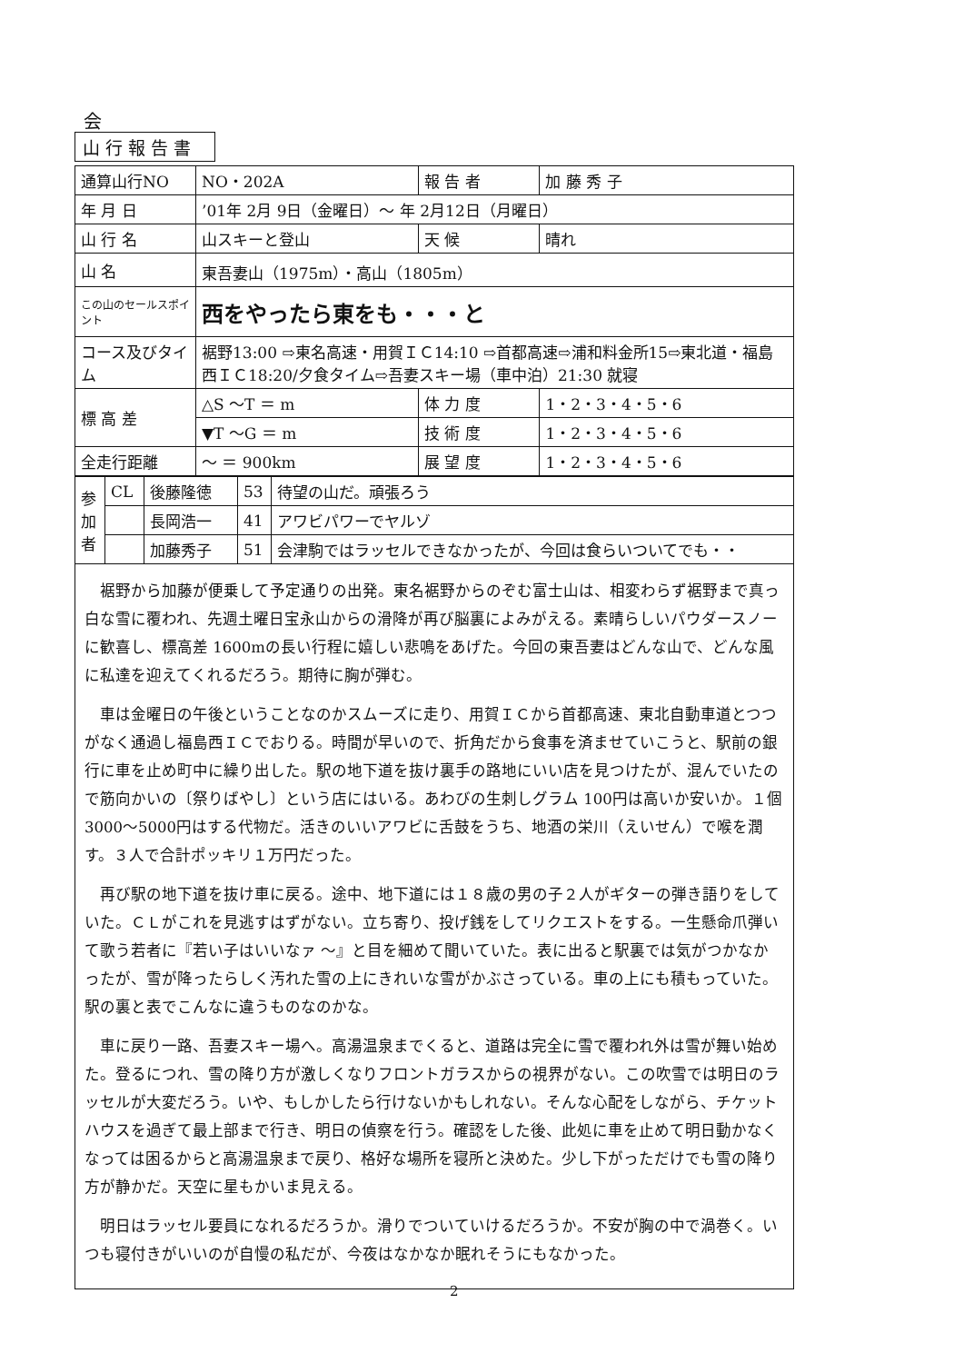会
山行報告書
| 通算山行NO | NO・202A | 報 告 者 | 加 藤 秀 子 |
| 年 月 日 | ’01年 2月 9日（金曜日）～ 年 2月12日（月曜日） | | |
| 山 行 名 | 山スキーと登山 | 天 候 | 晴れ |
| 山 名 | 東吾妻山（1975m）・高山（1805m） | | |
| この山のセールスポイント | 西をやったら東をも・・・と | | |
| コース及びタイム | 裾野13:00 ⇨東名高速・用賀ＩＣ14:10 ⇨首都高速⇨浦和料金所15⇨東北道・福島西ＩＣ18:20/夕食タイム⇨吾妻スキー場（車中泊）21:30 就寝 | | |
| 標 高 差 | △S ～T ＝ m | 体 力 度 | 1・2・3・4・5・6 |
| | ▼T ～G ＝ m | 技 術 度 | 1・2・3・4・5・6 |
| 全走行距離 | ～ ＝ 900km | 展 望 度 | 1・2・3・4・5・6 |
| 参 加 者 | CL | 後藤隆徳 | 53 | 待望の山だ。頑張ろう |
| | | 長岡浩一 | 41 | アワビパワーでヤルゾ |
| | | 加藤秀子 | 51 | 会津駒ではラッセルできなかったが、今回は食らいついてでも・・ |
裾野から加藤が便乗して予定通りの出発。東名裾野からのぞむ富士山は、相変わらず裾野まで真っ白な雪に覆われ、先週土曜日宝永山からの滑降が再び脳裏によみがえる。素晴らしいパウダースノーに歓喜し、標高差 1600mの長い行程に嬉しい悲鳴をあげた。今回の東吾妻はどんな山で、どんな風に私達を迎えてくれるだろう。期待に胸が弾む。
車は金曜日の午後ということなのかスムーズに走り、用賀ＩＣから首都高速、東北自動車道とつつがなく通過し福島西ＩＣでおりる。時間が早いので、折角だから食事を済ませていこうと、駅前の銀行に車を止め町中に繰り出した。駅の地下道を抜け裏手の路地にいい店を見つけたが、混んでいたので筋向かいの〔祭りばやし〕という店にはいる。あわびの生刺しグラム 100円は高いか安いか。１個3000～5000円はする代物だ。活きのいいアワビに舌鼓をうち、地酒の栄川（えいせん）で喉を潤す。３人で合計ポッキリ１万円だった。
再び駅の地下道を抜け車に戻る。途中、地下道には１８歳の男の子２人がギターの弾き語りをしていた。ＣＬがこれを見逃すはずがない。立ち寄り、投げ銭をしてリクエストをする。一生懸命爪弾いて歌う若者に『若い子はいいなァ ～』と目を細めて聞いていた。表に出ると駅裏では気がつかなかったが、雪が降ったらしく汚れた雪の上にきれいな雪がかぶさっている。車の上にも積もっていた。駅の裏と表でこんなに違うものなのかな。
車に戻り一路、吾妻スキー場へ。高湯温泉までくると、道路は完全に雪で覆われ外は雪が舞い始めた。登るにつれ、雪の降り方が激しくなりフロントガラスからの視界がない。この吹雪では明日のラッセルが大変だろう。いや、もしかしたら行けないかもしれない。そんな心配をしながら、チケットハウスを過ぎて最上部まで行き、明日の偵察を行う。確認をした後、此処に車を止めて明日動かなくなっては困るからと高湯温泉まで戻り、格好な場所を寝所と決めた。少し下がっただけでも雪の降り方が静かだ。天空に星もかいま見える。
明日はラッセル要員になれるだろうか。滑りでついていけるだろうか。不安が胸の中で渦巻く。いつも寝付きがいいのが自慢の私だが、今夜はなかなか眠れそうにもなかった。
2